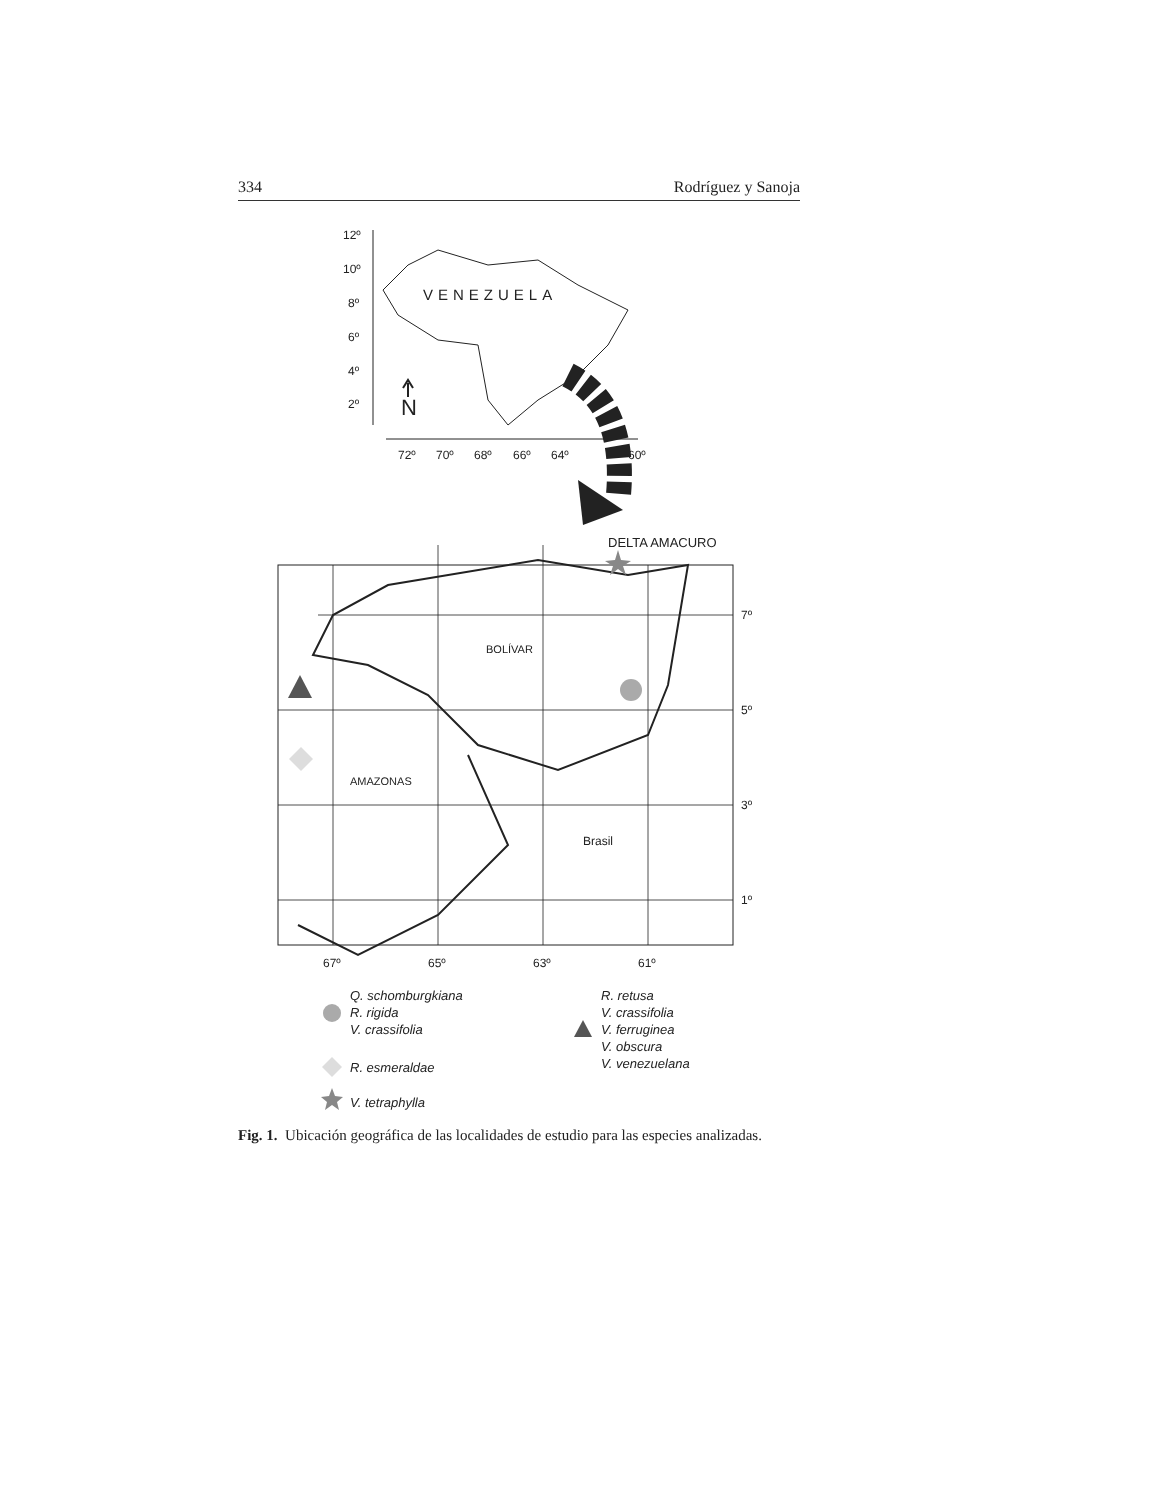334 Rodríguez y Sanoja
12º
10º
8º
6º
4º
2º
72º
70º
68º
66º
64º
60º
VENEZUELA
N
DELTA AMACURO
7º
5º
3º
1º
67º
65º
63º
61º
BOLÍVAR
AMAZONAS
Brasil
Q. schomburgkiana
R. rigida
V. crassifolia
R. esmeraldae
V. tetraphylla
R. retusa
V. crassifolia
V. ferruginea
V. obscura
V. venezuelana
Fig. 1. Ubicación geográfica de las localidades de estudio para las especies analizadas.